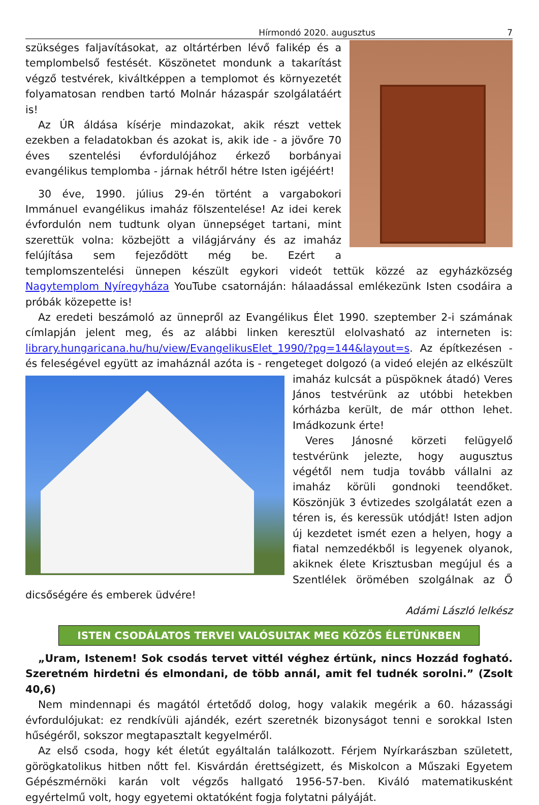Hírmondó 2020. augusztus 7
szükséges faljavításokat, az oltártérben lévő falikép és a templombelső festését. Köszönetet mondunk a takarítást végző testvérek, kiváltképpen a templomot és környezetét folyamatosan rendben tartó Molnár házaspár szolgálatáért is!
Az ÚR áldása kísérje mindazokat, akik részt vettek ezekben a feladatokban és azokat is, akik ide - a jövőre 70 éves szentelési évfordulójához érkező borbányai evangélikus templomba - járnak hétről hétre Isten igéjéért!
30 éve, 1990. július 29-én történt a vargabokori Immánuel evangélikus imaház fölszentelése! Az idei kerek évfordulón nem tudtunk olyan ünnepséget tartani, mint szerettük volna: közbejött a világjárvány és az imaház felújítása sem fejeződött még be. Ezért a templomszentelési ünnepen készült egykori videót tettük közzé az egyházközség Nagytemplom Nyíregyháza YouTube csatornáján: hálaadással emlékezünk Isten csodáira a próbák közepette is!
Az eredeti beszámoló az ünnepről az Evangélikus Élet 1990. szeptember 2-i számának címlapján jelent meg, és az alábbi linken keresztül elolvasható az interneten is: library.hungaricana.hu/hu/view/EvangelikusElet_1990/?pg=144&layout=s. Az építkezésen - és feleségével együtt az imaháznál azóta is - rengeteget dolgozó (a videó elején az elkészült imaház kulcsát a püspöknek átadó) Veres János testvérünk az utóbbi hetekben kórházba került, de már otthon lehet. Imádkozunk érte!
Veres Jánosné körzeti felügyelő testvérünk jelezte, hogy augusztus végétől nem tudja tovább vállalni az imaház körüli gondnoki teendőket. Köszönjük 3 évtizedes szolgálatát ezen a téren is, és keressük utódját! Isten adjon új kezdetet ismét ezen a helyen, hogy a fiatal nemzedékből is legyenek olyanok, akiknek élete Krisztusban megújul és a Szentlélek örömében szolgálnak az Ő dicsőségére és emberek üdvére!
Adámi László lelkész
ISTEN CSODÁLATOS TERVEI VALÓSULTAK MEG KÖZÖS ÉLETÜNKBEN
„Uram, Istenem! Sok csodás tervet vittél véghez értünk, nincs Hozzád fogható. Szeretném hirdetni és elmondani, de több annál, amit fel tudnék sorolni.” (Zsolt 40,6)
Nem mindennapi és magától értetődő dolog, hogy valakik megérik a 60. házassági évfordulójukat: ez rendkívüli ajándék, ezért szeretnék bizonyságot tenni e sorokkal Isten hűségéről, sokszor megtapasztalt kegyelméről.
Az első csoda, hogy két életút egyáltalán találkozott. Férjem Nyírkarászban született, görögkatolikus hitben nőtt fel. Kisvárdán érettségizett, és Miskolcon a Műszaki Egyetem Gépészmérnöki karán volt végzős hallgató 1956-57-ben. Kiváló matematikusként egyértelmű volt, hogy egyetemi oktatóként fogja folytatni pályáját.